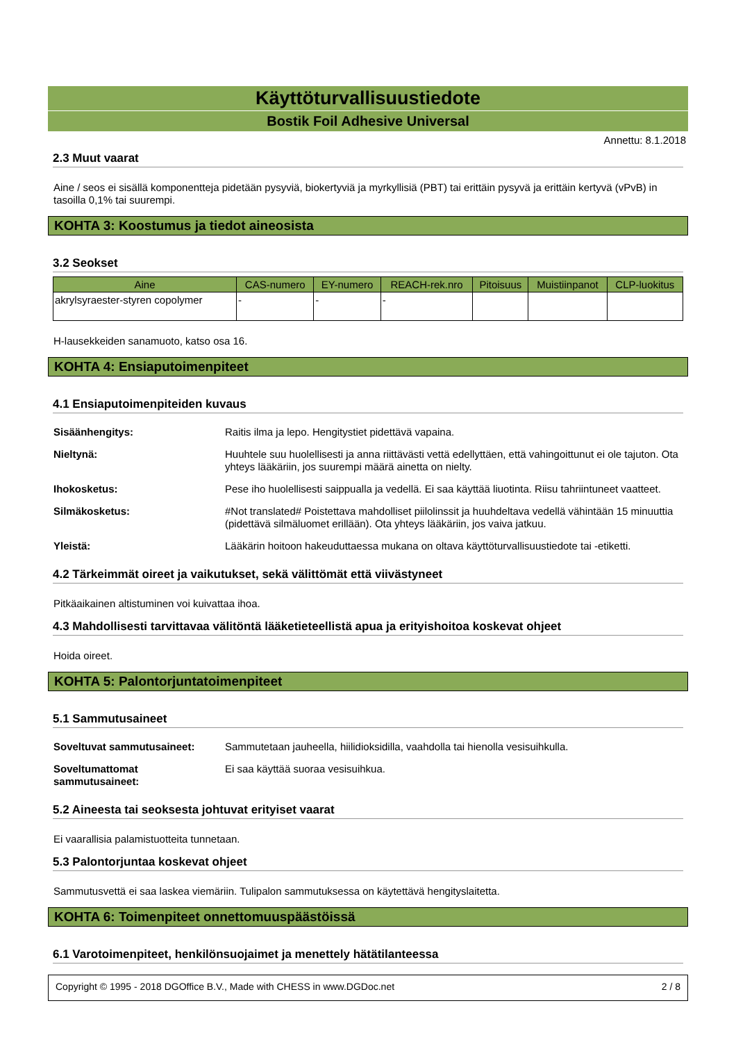Käyttöturvallisuustiedote
Bostik Foil Adhesive Universal
Annettu: 8.1.2018
2.3 Muut vaarat
Aine / seos ei sisällä komponentteja pidetään pysyviä, biokertyviä ja myrkyllisiä (PBT) tai erittäin pysyvä ja erittäin kertyvä (vPvB) in tasoilla 0,1% tai suurempi.
KOHTA 3: Koostumus ja tiedot aineosista
3.2 Seokset
| Aine | CAS-numero | EY-numero | REACH-rek.nro | Pitoisuus | Muistiinpanot | CLP-luokitus |
| --- | --- | --- | --- | --- | --- | --- |
| akrylsyraester-styren copolymer | - | - | - | | | |
H-lausekkeiden sanamuoto, katso osa 16.
KOHTA 4: Ensiaputoimenpiteet
4.1 Ensiaputoimenpiteiden kuvaus
| Sisäänhengitys: | Raitis ilma ja lepo. Hengitystiet pidettävä vapaina. |
| Nieltynä: | Huuhtele suu huolellisesti ja anna riittävästi vettä edellyttäen, että vahingoittunut ei ole tajuton. Ota yhteys lääkäriin, jos suurempi määrä ainetta on nielty. |
| Ihokosketus: | Pese iho huolellisesti saippualla ja vedellä. Ei saa käyttää liuotinta. Riisu tahriintuneet vaatteet. |
| Silmäkosketus: | #Not translated# Poistettava mahdolliset piilolinssit ja huuhdeltava vedellä vähintään 15 minuuttia (pidettävä silmäluomet erillään). Ota yhteys lääkäriin, jos vaiva jatkuu. |
| Yleistä: | Lääkärin hoitoon hakeuduttaessa mukana on oltava käyttöturvallisuustiedote tai -etiketti. |
4.2 Tärkeimmät oireet ja vaikutukset, sekä välittömät että viivästyneet
Pitkäaikainen altistuminen voi kuivattaa ihoa.
4.3 Mahdollisesti tarvittavaa välitöntä lääketieteellistä apua ja erityishoitoa koskevat ohjeet
Hoida oireet.
KOHTA 5: Palontorjuntatoimenpiteet
5.1 Sammutusaineet
| Soveltuvat sammutusaineet: | Sammutetaan jauheella, hiilidioksidilla, vaahdolla tai hienolla vesisuihkulla. |
| Soveltumattomat sammutusaineet: | Ei saa käyttää suoraa vesisuihkua. |
5.2 Aineesta tai seoksesta johtuvat erityiset vaarat
Ei vaarallisia palamistuotteita tunnetaan.
5.3 Palontorjuntaa koskevat ohjeet
Sammutusvettä ei saa laskea viemäriin. Tulipalon sammutuksessa on käytettävä hengityslaitetta.
KOHTA 6: Toimenpiteet onnettomuuspäästöissä
6.1 Varotoimenpiteet, henkilönsuojaimet ja menettely hätätilanteessa
Copyright © 1995 - 2018 DGOffice B.V., Made with CHESS in www.DGDoc.net 2 / 8